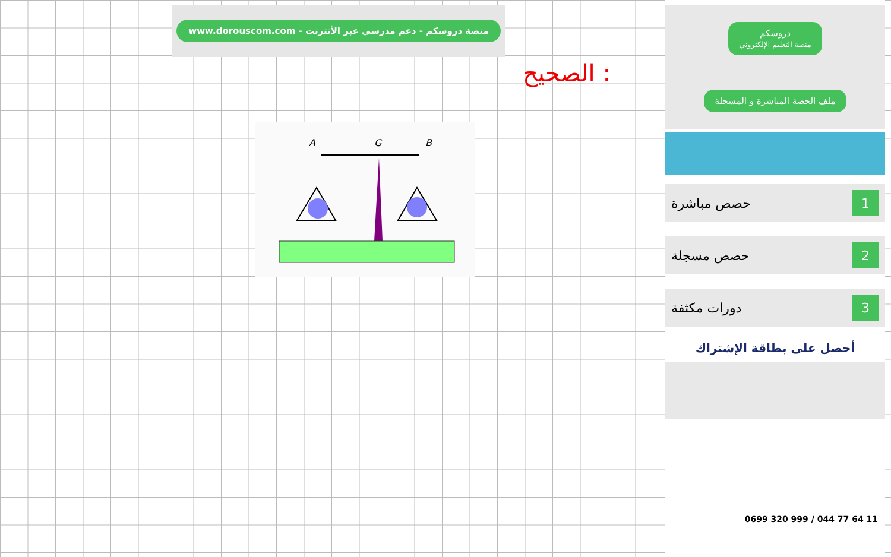منصة دروسكم - دعم مدرسي عبر الأنترنت - www.dorouscom.com
الصحيح :
A
G
B
دروسكم
منصة التعليم الإلكتروني
ملف الحصة المباشرة و المسجلة
1 حصص مباشرة
2 حصص مسجلة
3 دورات مكثفة
أحصل على بطاقة الإشتراك
0699 320 999 / 044 77 64 11